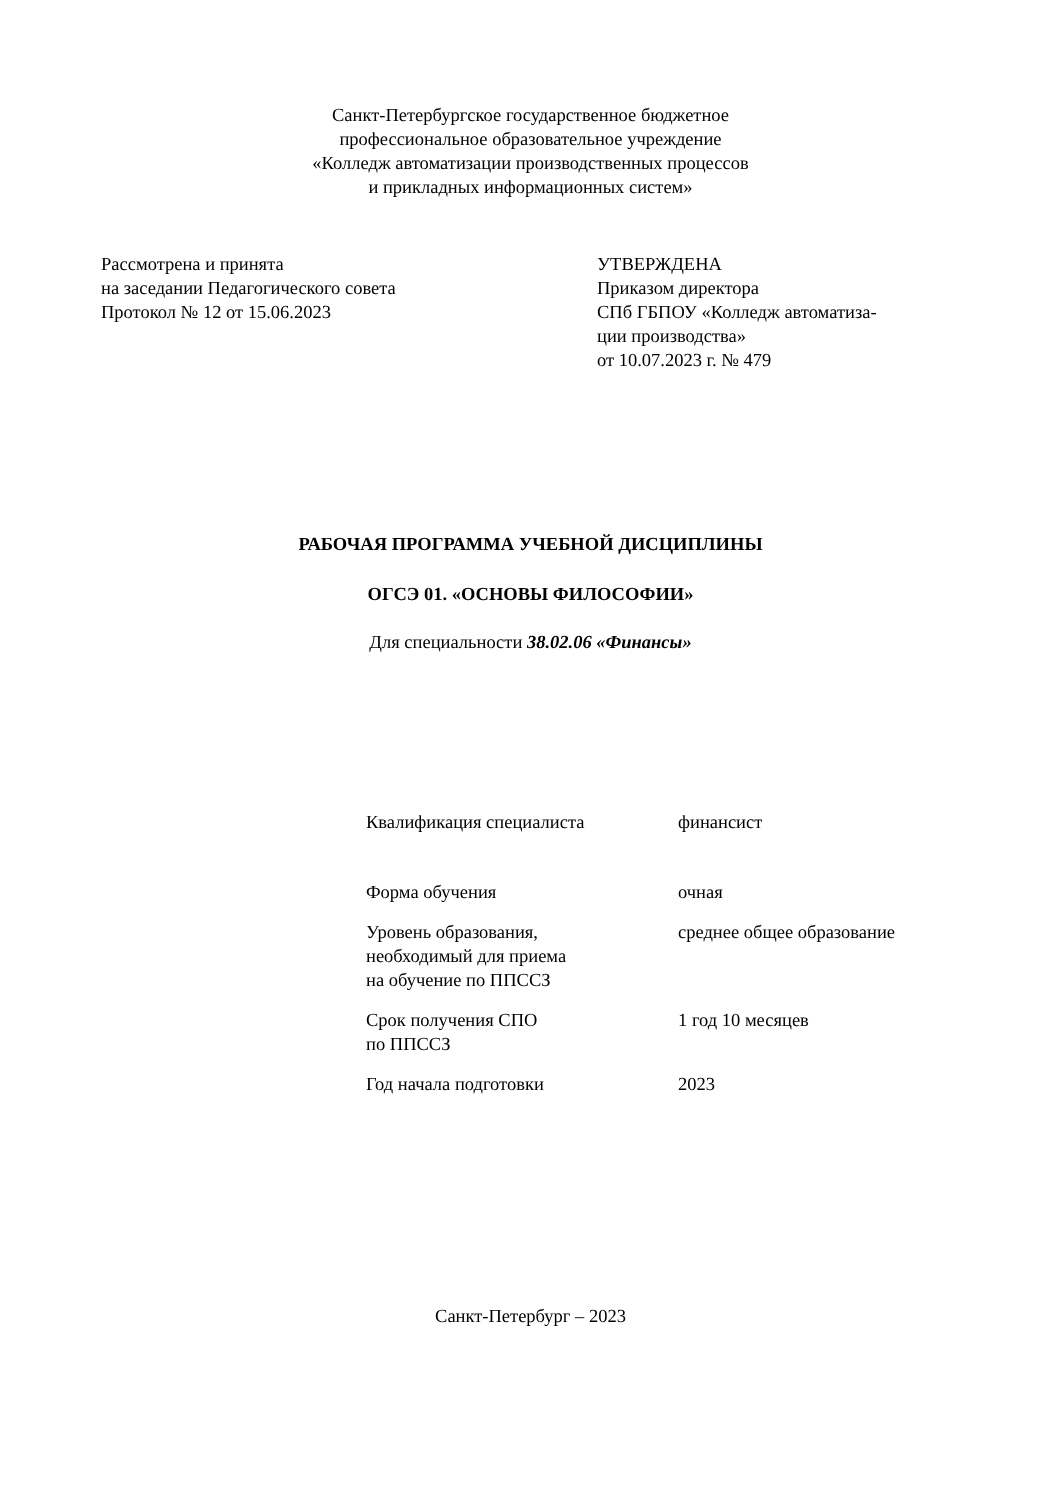Санкт-Петербургское государственное бюджетное
профессиональное образовательное учреждение
«Колледж автоматизации производственных процессов
и прикладных информационных систем»
Рассмотрена и принята
на заседании Педагогического совета
Протокол № 12 от 15.06.2023
УТВЕРЖДЕНА
Приказом директора
СПб ГБПОУ «Колледж автоматиза-
ции производства»
от 10.07.2023 г. № 479
РАБОЧАЯ ПРОГРАММА УЧЕБНОЙ ДИСЦИПЛИНЫ
ОГСЭ 01. «ОСНОВЫ ФИЛОСОФИИ»
Для специальности 38.02.06 «Финансы»
| Квалификация специалиста | финансист |
| Форма обучения | очная |
| Уровень образования, необходимый для приема на обучение по ППССЗ | среднее общее образование |
| Срок получения СПО по ППССЗ | 1 год 10 месяцев |
| Год начала подготовки | 2023 |
Санкт-Петербург – 2023